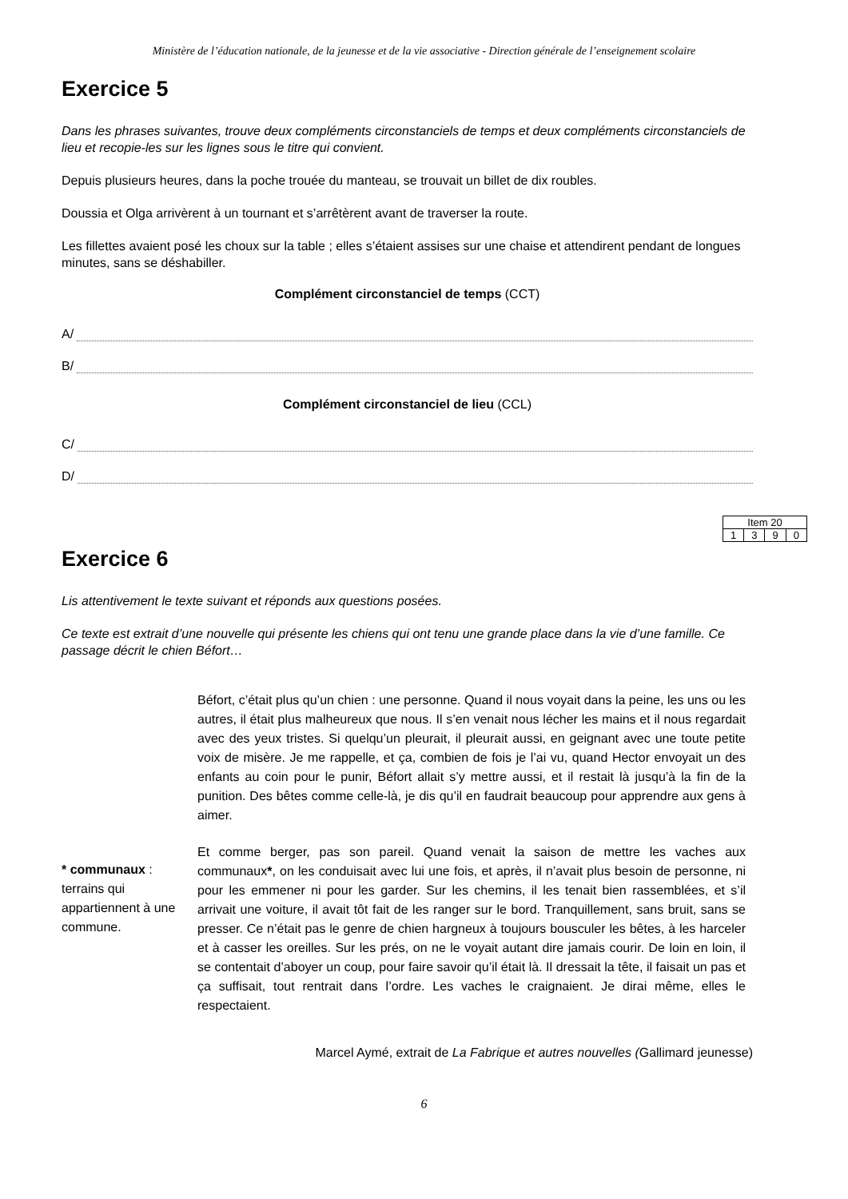Ministère de l’éducation nationale, de la jeunesse et de la vie associative - Direction générale de l’enseignement scolaire
Exercice 5
Dans les phrases suivantes, trouve deux compléments circonstanciels de temps et deux compléments circonstanciels de lieu et recopie-les sur les lignes sous le titre qui convient.
Depuis plusieurs heures, dans la poche trouée du manteau, se trouvait un billet de dix roubles.
Doussia et Olga arrivèrent à un tournant et s’arrêtèrent avant de traverser la route.
Les fillettes avaient posé les choux sur la table ; elles s’étaient assises sur une chaise et attendirent pendant de longues minutes, sans se déshabiller.
Complément circonstanciel de temps (CCT)
A/
B/
Complément circonstanciel de lieu (CCL)
C/
D/
| Item 20 | | | |
| 1 | 3 | 9 | 0 |
Exercice 6
Lis attentivement le texte suivant et réponds aux questions posées.
Ce texte est extrait d’une nouvelle qui présente les chiens qui ont tenu une grande place dans la vie d’une famille. Ce passage décrit le chien Béfort…
* communaux : terrains qui appartiennent à une commune.
Béfort, c’était plus qu’un chien : une personne. Quand il nous voyait dans la peine, les uns ou les autres, il était plus malheureux que nous. Il s’en venait nous lécher les mains et il nous regardait avec des yeux tristes. Si quelqu’un pleurait, il pleurait aussi, en geignant avec une toute petite voix de misère. Je me rappelle, et ça, combien de fois je l’ai vu, quand Hector envoyait un des enfants au coin pour le punir, Béfort allait s’y mettre aussi, et il restait là jusqu’à la fin de la punition. Des bêtes comme celle-là, je dis qu’il en faudrait beaucoup pour apprendre aux gens à aimer.
Et comme berger, pas son pareil. Quand venait la saison de mettre les vaches aux communaux*, on les conduisait avec lui une fois, et après, il n’avait plus besoin de personne, ni pour les emmener ni pour les garder. Sur les chemins, il les tenait bien rassemblées, et s’il arrivait une voiture, il avait tôt fait de les ranger sur le bord. Tranquillement, sans bruit, sans se presser. Ce n’était pas le genre de chien hargneux à toujours bousculer les bêtes, à les harceler et à casser les oreilles. Sur les prés, on ne le voyait autant dire jamais courir. De loin en loin, il se contentait d’aboyer un coup, pour faire savoir qu’il était là. Il dressait la tête, il faisait un pas et ça suffisait, tout rentrait dans l’ordre. Les vaches le craignaient. Je dirai même, elles le respectaient.
Marcel Aymé, extrait de La Fabrique et autres nouvelles (Gallimard jeunesse)
6